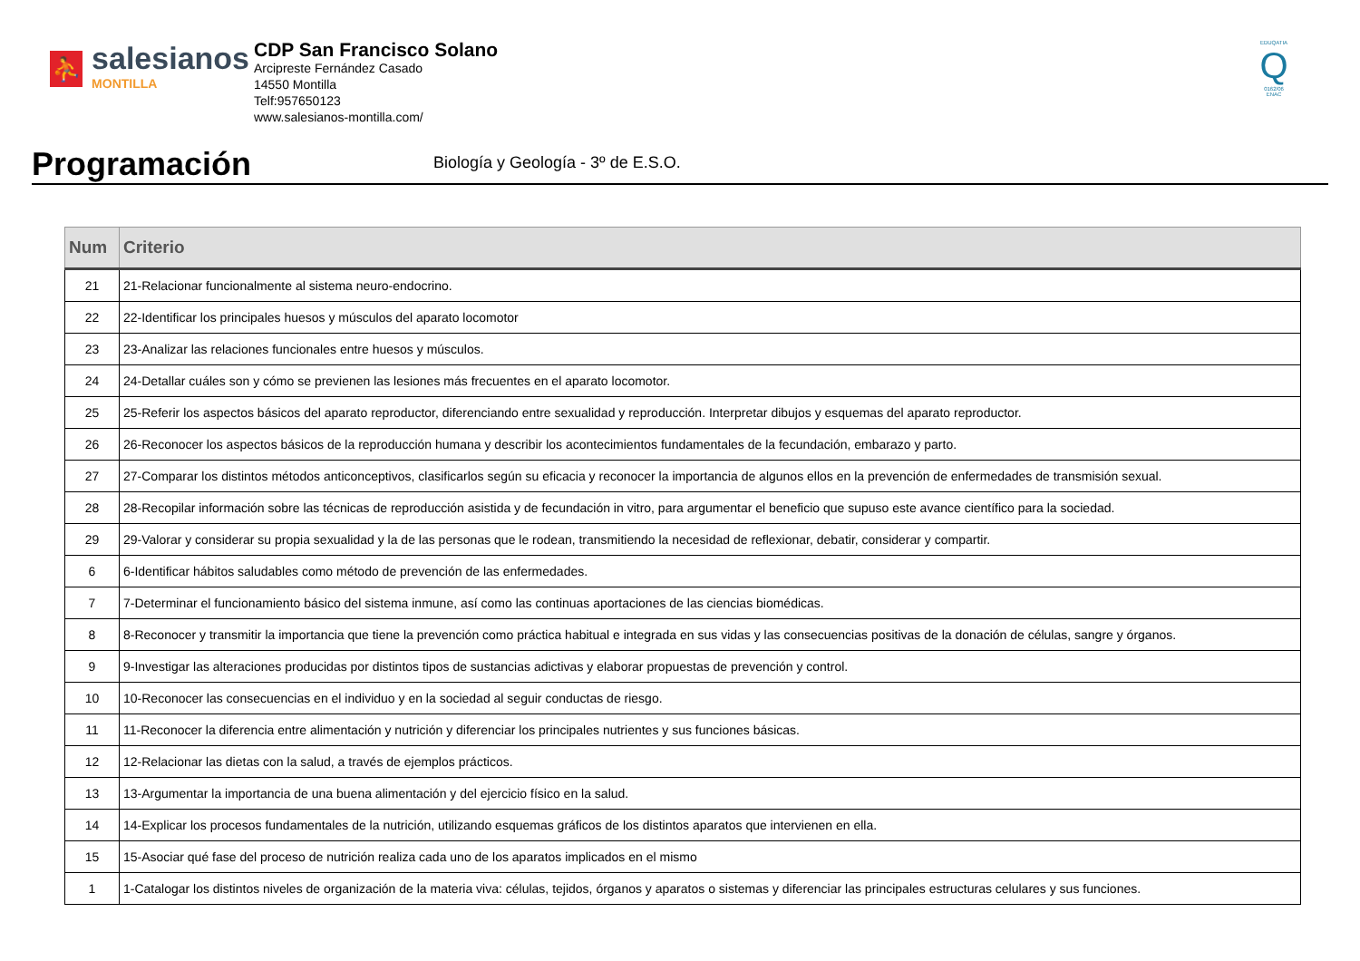⛹
salesianos
MONTILLA
CDP San Francisco Solano
Arcipreste Fernández Casado
14550 Montilla
Telf:957650123
www.salesianos-montilla.com/
EDUQATIA
Q
0162/06
ENAC
Programación
Biología y Geología - 3º de E.S.O.
| Num | Criterio |
| --- | --- |
| 21 | 21-Relacionar funcionalmente al sistema neuro-endocrino. |
| 22 | 22-Identificar los principales huesos y músculos del aparato locomotor |
| 23 | 23-Analizar las relaciones funcionales entre huesos y músculos. |
| 24 | 24-Detallar cuáles son y cómo se previenen las lesiones más frecuentes en el aparato locomotor. |
| 25 | 25-Referir los aspectos básicos del aparato reproductor, diferenciando entre sexualidad y reproducción. Interpretar dibujos y esquemas del aparato reproductor. |
| 26 | 26-Reconocer los aspectos básicos de la reproducción humana y describir los acontecimientos fundamentales de la fecundación, embarazo y parto. |
| 27 | 27-Comparar los distintos métodos anticonceptivos, clasificarlos según su eficacia y reconocer la importancia de algunos ellos en la prevención de enfermedades de transmisión sexual. |
| 28 | 28-Recopilar información sobre las técnicas de reproducción asistida y de fecundación in vitro, para argumentar el beneficio que supuso este avance científico para la sociedad. |
| 29 | 29-Valorar y considerar su propia sexualidad y la de las personas que le rodean, transmitiendo la necesidad de reflexionar, debatir, considerar y compartir. |
| 6 | 6-Identificar hábitos saludables como método de prevención de las enfermedades. |
| 7 | 7-Determinar el funcionamiento básico del sistema inmune, así como las continuas aportaciones de las ciencias biomédicas. |
| 8 | 8-Reconocer y transmitir la importancia que tiene la prevención como práctica habitual e integrada en sus vidas y las consecuencias positivas de la donación de células, sangre y órganos. |
| 9 | 9-Investigar las alteraciones producidas por distintos tipos de sustancias adictivas y elaborar propuestas de prevención y control. |
| 10 | 10-Reconocer las consecuencias en el individuo y en la sociedad al seguir conductas de riesgo. |
| 11 | 11-Reconocer la diferencia entre alimentación y nutrición y diferenciar los principales nutrientes y sus funciones básicas. |
| 12 | 12-Relacionar las dietas con la salud, a través de ejemplos prácticos. |
| 13 | 13-Argumentar la importancia de una buena alimentación y del ejercicio físico en la salud. |
| 14 | 14-Explicar los procesos fundamentales de la nutrición, utilizando esquemas gráficos de los distintos aparatos que intervienen en ella. |
| 15 | 15-Asociar qué fase del proceso de nutrición realiza cada uno de los aparatos implicados en el mismo |
| 1 | 1-Catalogar los distintos niveles de organización de la materia viva: células, tejidos, órganos y aparatos o sistemas y diferenciar las principales estructuras celulares y sus funciones. |